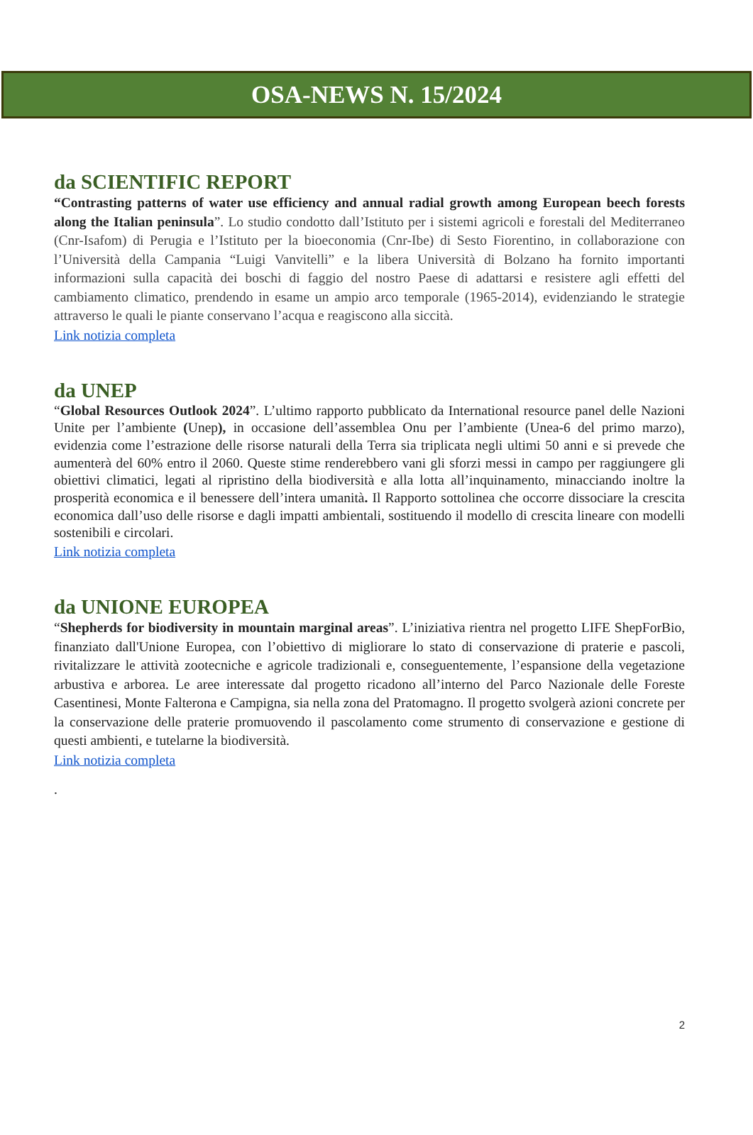OSA-NEWS N. 15/2024
da SCIENTIFIC REPORT
“Contrasting patterns of water use efficiency and annual radial growth among European beech forests along the Italian peninsula”. Lo studio condotto dall’Istituto per i sistemi agricoli e forestali del Mediterraneo (Cnr-Isafom) di Perugia e l’Istituto per la bioeconomia (Cnr-Ibe) di Sesto Fiorentino, in collaborazione con l’Università della Campania “Luigi Vanvitelli” e la libera Università di Bolzano ha fornito importanti informazioni sulla capacità dei boschi di faggio del nostro Paese di adattarsi e resistere agli effetti del cambiamento climatico, prendendo in esame un ampio arco temporale (1965-2014), evidenziando le strategie attraverso le quali le piante conservano l’acqua e reagiscono alla siccità.
Link notizia completa
da UNEP
“Global Resources Outlook 2024”. L’ultimo rapporto pubblicato da International resource panel delle Nazioni Unite per l’ambiente (Unep), in occasione dell’assemblea Onu per l’ambiente (Unea-6 del primo marzo), evidenzia come l’estrazione delle risorse naturali della Terra sia triplicata negli ultimi 50 anni e si prevede che aumenterà del 60% entro il 2060. Queste stime renderebbero vani gli sforzi messi in campo per raggiungere gli obiettivi climatici, legati al ripristino della biodiversità e alla lotta all’inquinamento, minacciando inoltre la prosperità economica e il benessere dell’intera umanità. Il Rapporto sottolinea che occorre dissociare la crescita economica dall’uso delle risorse e dagli impatti ambientali, sostituendo il modello di crescita lineare con modelli sostenibili e circolari.
Link notizia completa
da UNIONE EUROPEA
“Shepherds for biodiversity in mountain marginal areas”. L’iniziativa rientra nel progetto LIFE ShepForBio, finanziato dall'Unione Europea, con l’obiettivo di migliorare lo stato di conservazione di praterie e pascoli, rivitalizzare le attività zootecniche e agricole tradizionali e, conseguentemente, l’espansione della vegetazione arbustiva e arborea. Le aree interessate dal progetto ricadono all’interno del Parco Nazionale delle Foreste Casentinesi, Monte Falterona e Campigna, sia nella zona del Pratomagno. Il progetto svolgerà azioni concrete per la conservazione delle praterie promuovendo il pascolamento come strumento di conservazione e gestione di questi ambienti, e tutelarne la biodiversità.
Link notizia completa
.
2